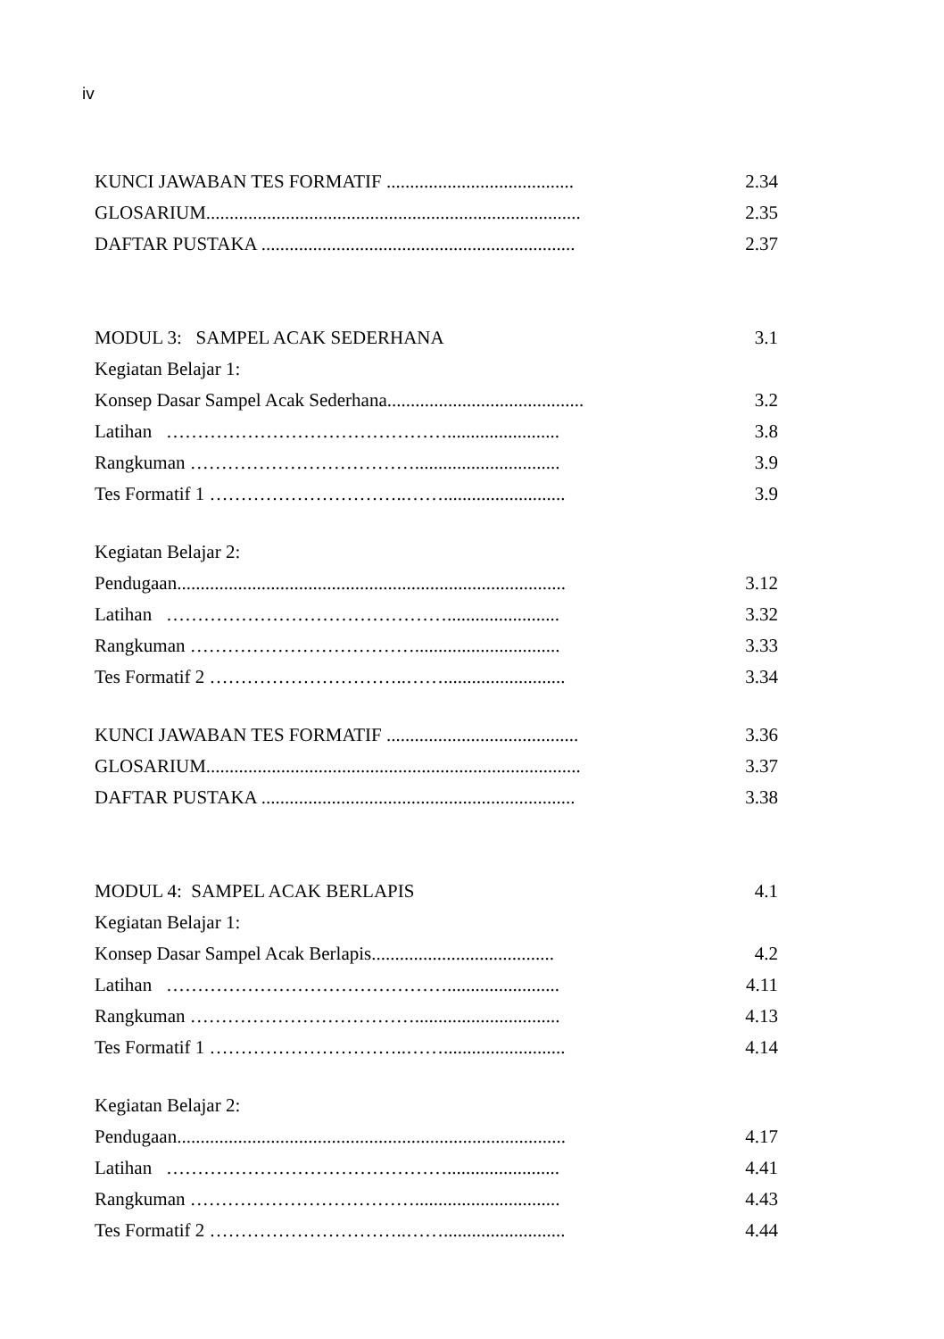iv
KUNCI JAWABAN TES FORMATIF ........................................ 2.34
GLOSARIUM................................................................................ 2.35
DAFTAR PUSTAKA ................................................................... 2.37
MODUL 3: SAMPEL ACAK SEDERHANA 3.1
Kegiatan Belajar 1:
Konsep Dasar Sampel Acak Sederhana.......................................... 3.2
Latihan ………………………………………........................ 3.8
Rangkuman ………………………………............................... 3.9
Tes Formatif 1 …………………………..…….......................... 3.9
Kegiatan Belajar 2:
Pendugaan................................................................................... 3.12
Latihan ………………………………………........................ 3.32
Rangkuman ………………………………............................... 3.33
Tes Formatif 2 …………………………..…….......................... 3.34
KUNCI JAWABAN TES FORMATIF ......................................... 3.36
GLOSARIUM................................................................................ 3.37
DAFTAR PUSTAKA ................................................................... 3.38
MODUL 4: SAMPEL ACAK BERLAPIS 4.1
Kegiatan Belajar 1:
Konsep Dasar Sampel Acak Berlapis....................................... 4.2
Latihan ………………………………………........................ 4.11
Rangkuman ………………………………............................... 4.13
Tes Formatif 1 …………………………..…….......................... 4.14
Kegiatan Belajar 2:
Pendugaan................................................................................... 4.17
Latihan ………………………………………........................ 4.41
Rangkuman ………………………………............................... 4.43
Tes Formatif 2 …………………………..…….......................... 4.44